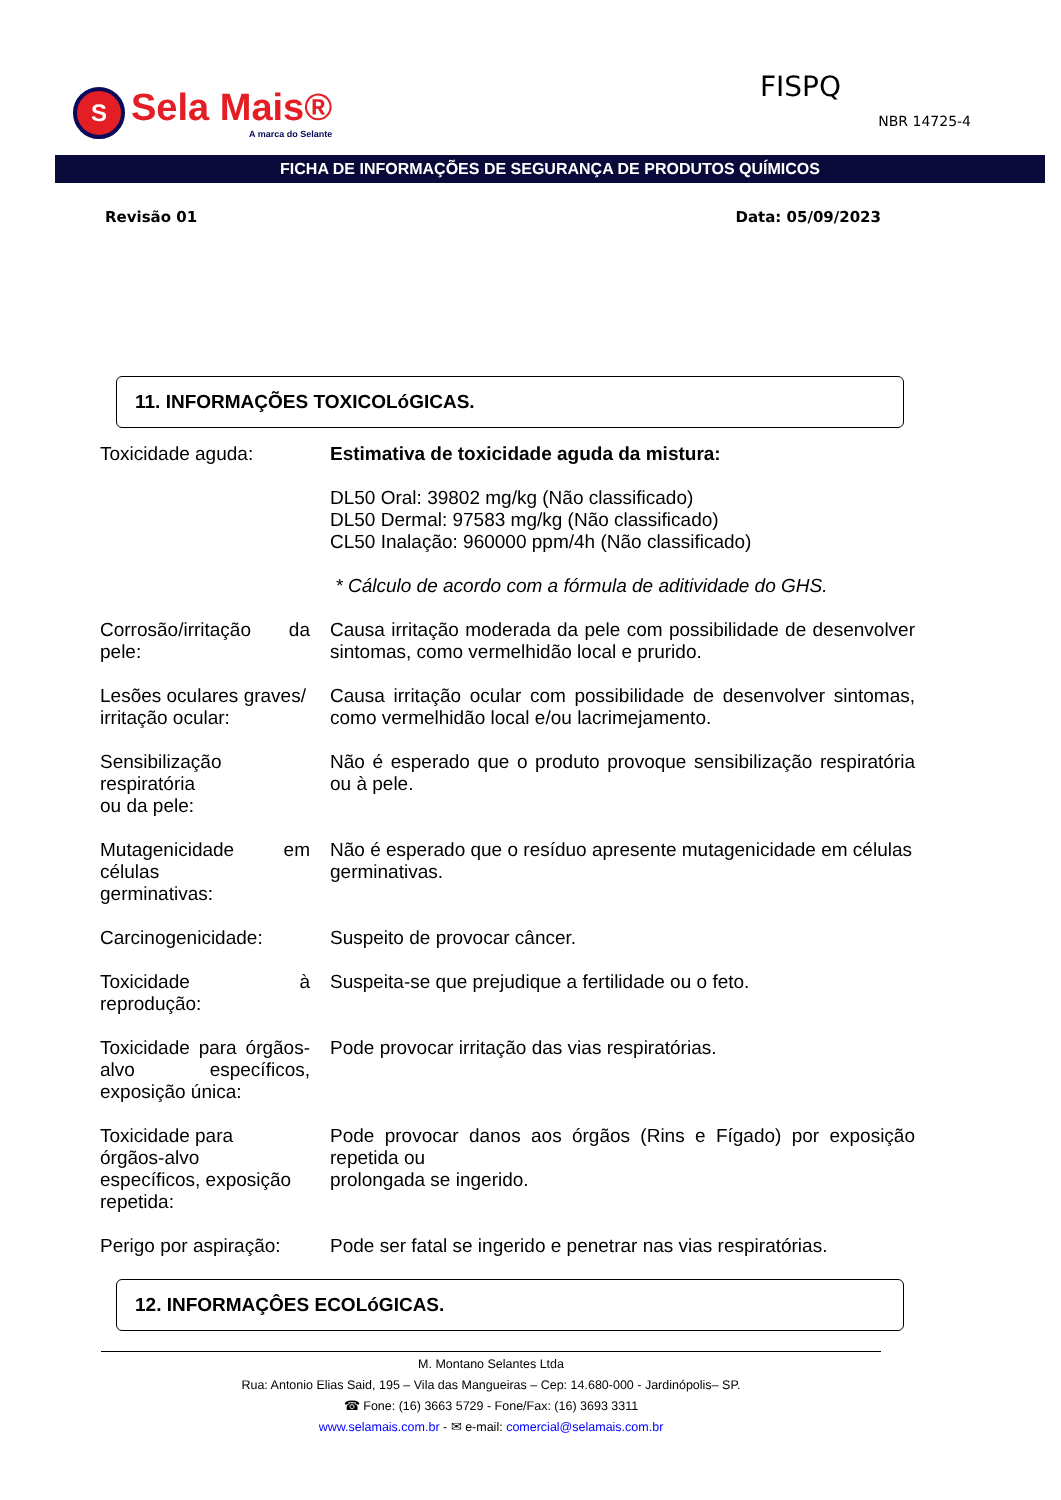S Sela Mais®
A marca do Selante
FISPQ
NBR 14725-4
FICHA DE INFORMAÇÕES DE SEGURANÇA DE PRODUTOS QUÍMICOS
Revisão 01 Data: 05/09/2023
11. INFORMAÇÕES TOXICOLóGICAS.
| Toxicidade aguda: | Estimativa de toxicidade aguda da mistura: DL50 Oral: 39802 mg/kg (Não classificado) DL50 Dermal: 97583 mg/kg (Não classificado) CL50 Inalação: 960000 ppm/4h (Não classificado) * Cálculo de acordo com a fórmula de aditividade do GHS. |
| Corrosão/irritação da pele: | Causa irritação moderada da pele com possibilidade de desenvolver sintomas, como vermelhidão local e prurido. |
| Lesões oculares graves/ irritação ocular: | Causa irritação ocular com possibilidade de desenvolver sintomas, como vermelhidão local e/ou lacrimejamento. |
| Sensibilização respiratória ou da pele: | Não é esperado que o produto provoque sensibilização respiratória ou à pele. |
| Mutagenicidade em células germinativas: | Não é esperado que o resíduo apresente mutagenicidade em células germinativas. |
| Carcinogenicidade: | Suspeito de provocar câncer. |
| Toxicidade à reprodução: | Suspeita-se que prejudique a fertilidade ou o feto. |
| Toxicidade para órgãos-alvo específicos, exposição única: | Pode provocar irritação das vias respiratórias. |
| Toxicidade para órgãos-alvo específicos, exposição repetida: | Pode provocar danos aos órgãos (Rins e Fígado) por exposição repetida ou prolongada se ingerido. |
| Perigo por aspiração: | Pode ser fatal se ingerido e penetrar nas vias respiratórias. |
12. INFORMAÇÔES ECOLóGICAS.
M. Montano Selantes Ltda
Rua: Antonio Elias Said, 195 – Vila das Mangueiras – Cep: 14.680-000 - Jardinópolis– SP.
☎ Fone: (16) 3663 5729 - Fone/Fax: (16) 3693 3311
www.selamais.com.br - ✉ e-mail: comercial@selamais.com.br